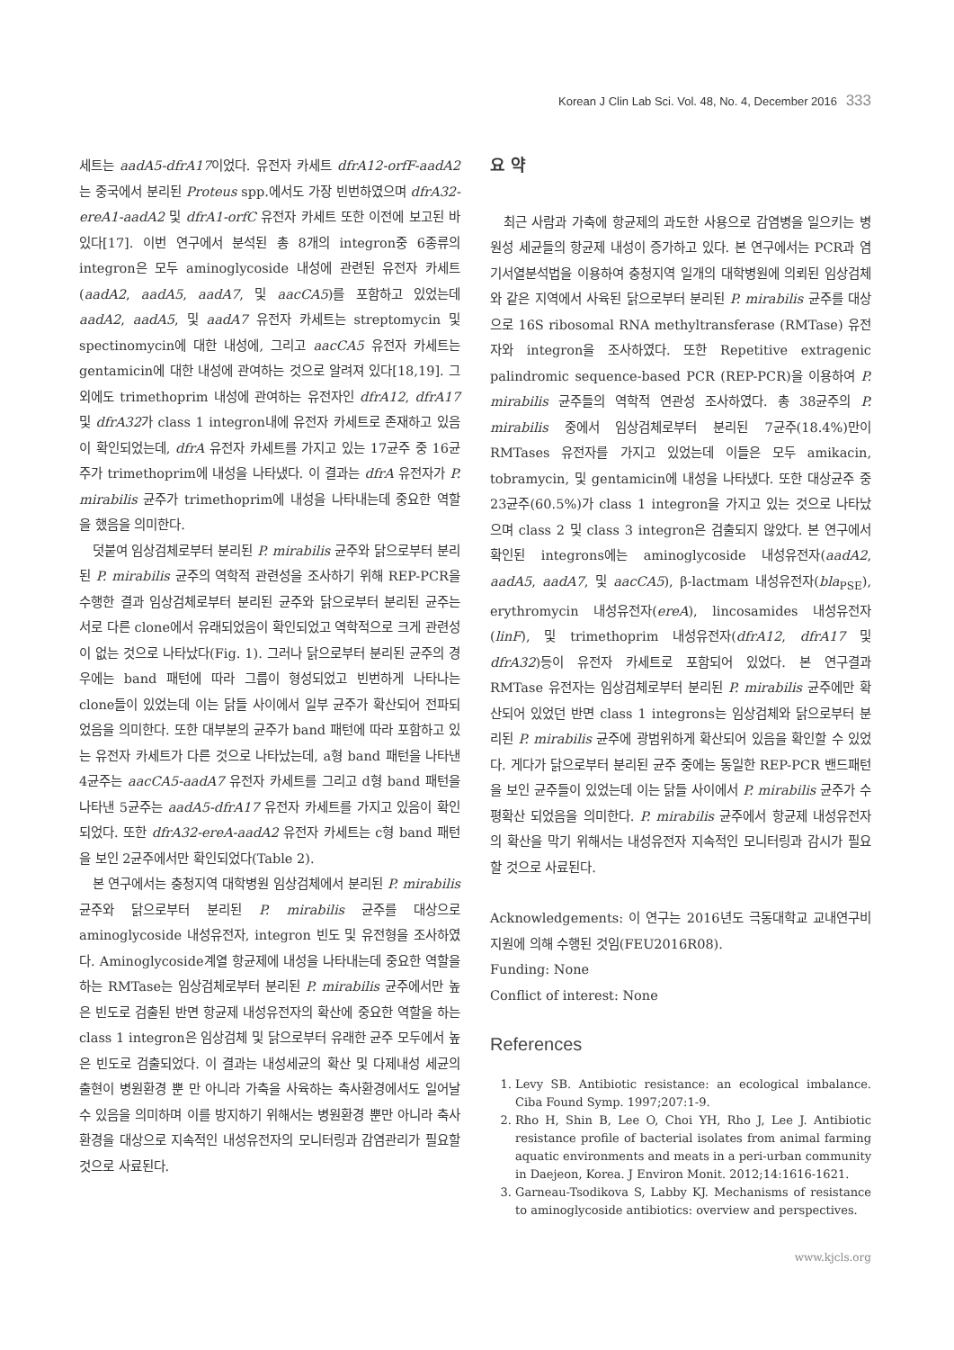Korean J Clin Lab Sci. Vol. 48, No. 4, December 2016 333
세트는 aadA5-dfrA17이었다. 유전자 카세트 dfrA12-orfF-aadA2는 중국에서 분리된 Proteus spp.에서도 가장 빈번하였으며 dfrA32-ereA1-aadA2 및 dfrA1-orfC 유전자 카세트 또한 이전에 보고된 바 있다[17]. 이번 연구에서 분석된 총 8개의 integron중 6종류의 integron은 모두 aminoglycoside 내성에 관련된 유전자 카세트(aadA2, aadA5, aadA7, 및 aacCA5)를 포함하고 있었는데 aadA2, aadA5, 및 aadA7 유전자 카세트는 streptomycin 및 spectinomycin에 대한 내성에, 그리고 aacCA5 유전자 카세트는 gentamicin에 대한 내성에 관여하는 것으로 알려져 있다[18,19]. 그 외에도 trimethoprim 내성에 관여하는 유전자인 dfrA12, dfrA17 및 dfrA32가 class 1 integron내에 유전자 카세트로 존재하고 있음이 확인되었는데, dfrA 유전자 카세트를 가지고 있는 17균주 중 16균주가 trimethoprim에 내성을 나타냈다. 이 결과는 dfrA 유전자가 P. mirabilis 균주가 trimethoprim에 내성을 나타내는데 중요한 역할을 했음을 의미한다.
덧붙여 임상검체로부터 분리된 P. mirabilis 균주와 닭으로부터 분리된 P. mirabilis 균주의 역학적 관련성을 조사하기 위해 REP-PCR을 수행한 결과 임상검체로부터 분리된 균주와 닭으로부터 분리된 균주는 서로 다른 clone에서 유래되었음이 확인되었고 역학적으로 크게 관련성이 없는 것으로 나타났다(Fig. 1). 그러나 닭으로부터 분리된 균주의 경우에는 band 패턴에 따라 그룹이 형성되었고 빈번하게 나타나는 clone들이 있었는데 이는 닭들 사이에서 일부 균주가 확산되어 전파되었음을 의미한다. 또한 대부분의 균주가 band 패턴에 따라 포함하고 있는 유전자 카세트가 다른 것으로 나타났는데, a형 band 패턴을 나타낸 4균주는 aacCA5-aadA7 유전자 카세트를 그리고 d형 band 패턴을 나타낸 5균주는 aadA5-dfrA17 유전자 카세트를 가지고 있음이 확인되었다. 또한 dfrA32-ereA-aadA2 유전자 카세트는 c형 band 패턴을 보인 2균주에서만 확인되었다(Table 2).
본 연구에서는 충청지역 대학병원 임상검체에서 분리된 P. mirabilis 균주와 닭으로부터 분리된 P. mirabilis 균주를 대상으로 aminoglycoside 내성유전자, integron 빈도 및 유전형을 조사하였다. Aminoglycoside계열 항균제에 내성을 나타내는데 중요한 역할을 하는 RMTase는 임상검체로부터 분리된 P. mirabilis 균주에서만 높은 빈도로 검출된 반면 항균제 내성유전자의 확산에 중요한 역할을 하는 class 1 integron은 임상검체 및 닭으로부터 유래한 균주 모두에서 높은 빈도로 검출되었다. 이 결과는 내성세균의 확산 및 다제내성 세균의 출현이 병원환경 뿐 만 아니라 가축을 사육하는 축사환경에서도 일어날 수 있음을 의미하며 이를 방지하기 위해서는 병원환경 뿐만 아니라 축사환경을 대상으로 지속적인 내성유전자의 모니터링과 감염관리가 필요할 것으로 사료된다.
요 약
최근 사람과 가축에 항균제의 과도한 사용으로 감염병을 일으키는 병원성 세균들의 항균제 내성이 증가하고 있다. 본 연구에서는 PCR과 염기서열분석법을 이용하여 충청지역 일개의 대학병원에 의뢰된 임상검체와 같은 지역에서 사육된 닭으로부터 분리된 P. mirabilis 균주를 대상으로 16S ribosomal RNA methyltransferase (RMTase) 유전자와 integron을 조사하였다. 또한 Repetitive extragenic palindromic sequence-based PCR (REP-PCR)을 이용하여 P. mirabilis 균주들의 역학적 연관성 조사하였다. 총 38균주의 P. mirabilis 중에서 임상검체로부터 분리된 7균주(18.4%)만이 RMTases 유전자를 가지고 있었는데 이들은 모두 amikacin, tobramycin, 및 gentamicin에 내성을 나타냈다. 또한 대상균주 중 23균주(60.5%)가 class 1 integron을 가지고 있는 것으로 나타났으며 class 2 및 class 3 integron은 검출되지 않았다. 본 연구에서 확인된 integrons에는 aminoglycoside 내성유전자(aadA2, aadA5, aadA7, 및 aacCA5), β-lactmam 내성유전자(bla<sub>PSE</sub>), erythromycin 내성유전자(ereA), lincosamides 내성유전자(linF), 및 trimethoprim 내성유전자(dfrA12, dfrA17 및 dfrA32)등이 유전자 카세트로 포함되어 있었다. 본 연구결과 RMTase 유전자는 임상검체로부터 분리된 P. mirabilis 균주에만 확산되어 있었던 반면 class 1 integrons는 임상검체와 닭으로부터 분리된 P. mirabilis 균주에 광범위하게 확산되어 있음을 확인할 수 있었다. 게다가 닭으로부터 분리된 균주 중에는 동일한 REP-PCR 밴드패턴을 보인 균주들이 있었는데 이는 닭들 사이에서 P. mirabilis 균주가 수평확산 되었음을 의미한다. P. mirabilis 균주에서 항균제 내성유전자의 확산을 막기 위해서는 내성유전자 지속적인 모니터링과 감시가 필요할 것으로 사료된다.
Acknowledgements: 이 연구는 2016년도 극동대학교 교내연구비 지원에 의해 수행된 것임(FEU2016R08).
Funding: None
Conflict of interest: None
References
1. Levy SB. Antibiotic resistance: an ecological imbalance. Ciba Found Symp. 1997;207:1-9.
2. Rho H, Shin B, Lee O, Choi YH, Rho J, Lee J. Antibiotic resistance profile of bacterial isolates from animal farming aquatic environments and meats in a peri-urban community in Daejeon, Korea. J Environ Monit. 2012;14:1616-1621.
3. Garneau-Tsodikova S, Labby KJ. Mechanisms of resistance to aminoglycoside antibiotics: overview and perspectives.
www.kjcls.org